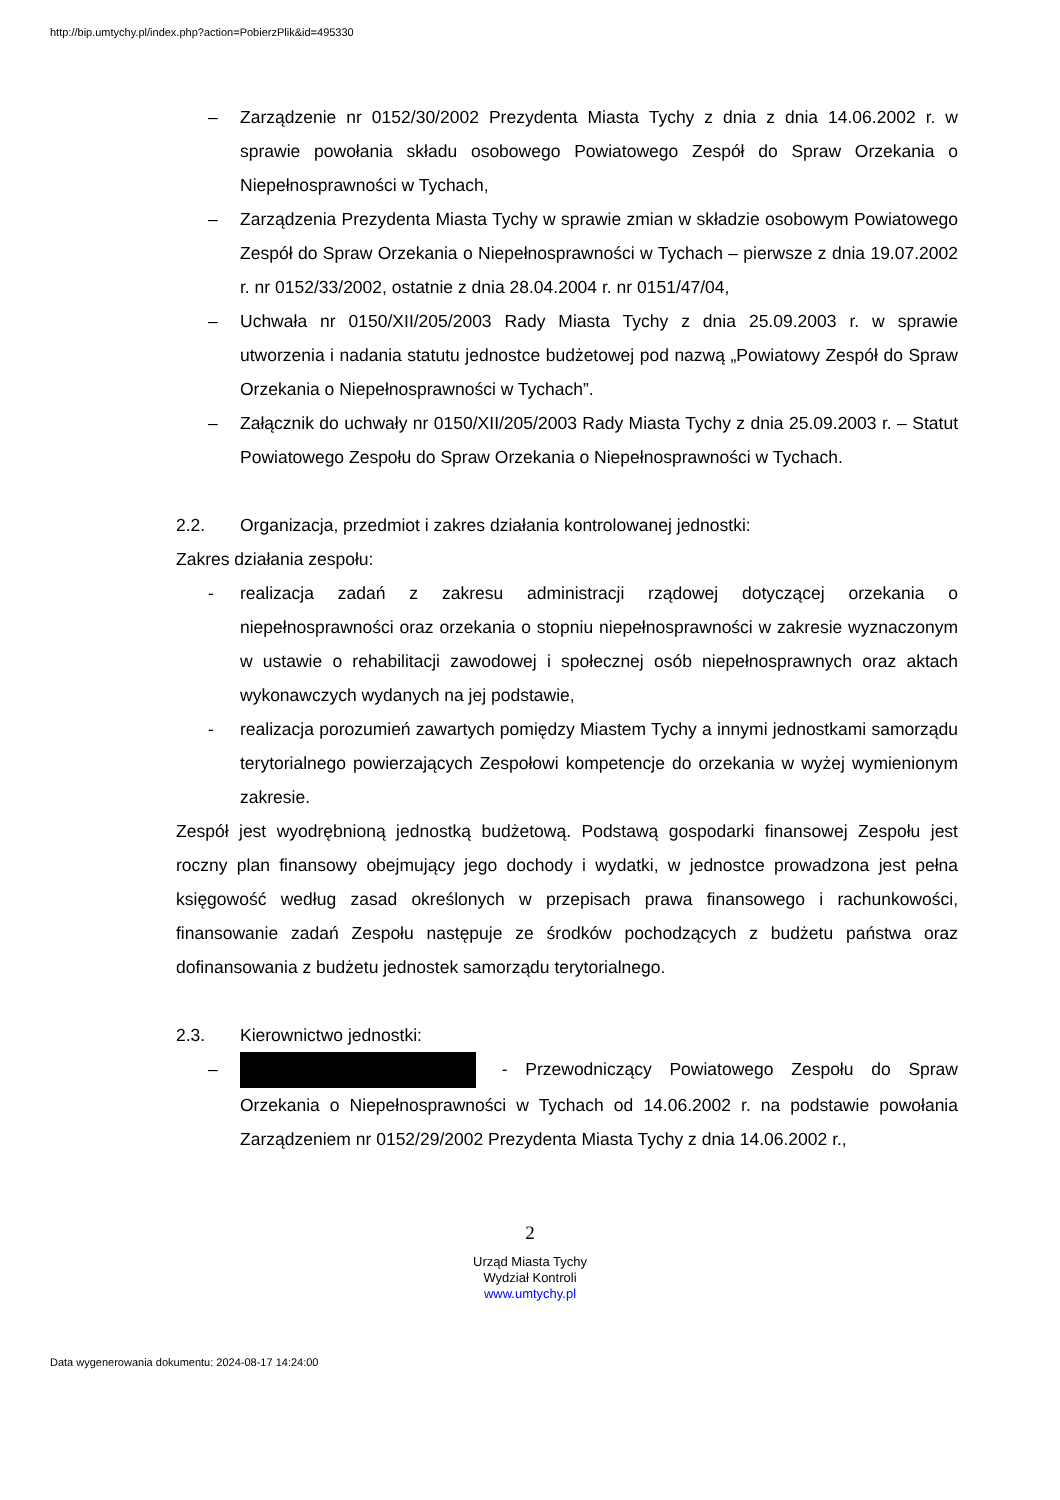http://bip.umtychy.pl/index.php?action=PobierzPlik&id=495330
– Zarządzenie nr 0152/30/2002 Prezydenta Miasta Tychy z dnia z dnia 14.06.2002 r. w sprawie powołania składu osobowego Powiatowego Zespół do Spraw Orzekania o Niepełnosprawności w Tychach,
– Zarządzenia Prezydenta Miasta Tychy w sprawie zmian w składzie osobowym Powiatowego Zespół do Spraw Orzekania o Niepełnosprawności w Tychach – pierwsze z dnia 19.07.2002 r. nr 0152/33/2002, ostatnie z dnia 28.04.2004 r. nr 0151/47/04,
– Uchwała nr 0150/XII/205/2003 Rady Miasta Tychy z dnia 25.09.2003 r. w sprawie utworzenia i nadania statutu jednostce budżetowej pod nazwą „Powiatowy Zespół do Spraw Orzekania o Niepełnosprawności w Tychach”.
– Załącznik do uchwały nr 0150/XII/205/2003 Rady Miasta Tychy z dnia 25.09.2003 r. – Statut Powiatowego Zespołu do Spraw Orzekania o Niepełnosprawności w Tychach.
2.2. Organizacja, przedmiot i zakres działania kontrolowanej jednostki:
Zakres działania zespołu:
- realizacja zadań z zakresu administracji rządowej dotyczącej orzekania o niepełnosprawności oraz orzekania o stopniu niepełnosprawności w zakresie wyznaczonym w ustawie o rehabilitacji zawodowej i społecznej osób niepełnosprawnych oraz aktach wykonawczych wydanych na jej podstawie,
- realizacja porozumień zawartych pomiędzy Miastem Tychy a innymi jednostkami samorządu terytorialnego powierzających Zespołowi kompetencje do orzekania w wyżej wymienionym zakresie.
Zespół jest wyodrębnioną jednostką budżetową. Podstawą gospodarki finansowej Zespołu jest roczny plan finansowy obejmujący jego dochody i wydatki, w jednostce prowadzona jest pełna księgowość według zasad określonych w przepisach prawa finansowego i rachunkowości, finansowanie zadań Zespołu następuje ze środków pochodzących z budżetu państwa oraz dofinansowania z budżetu jednostek samorządu terytorialnego.
2.3. Kierownictwo jednostki:
– - Przewodniczący Powiatowego Zespołu do Spraw Orzekania o Niepełnosprawności w Tychach od 14.06.2002 r. na podstawie powołania Zarządzeniem nr 0152/29/2002 Prezydenta Miasta Tychy z dnia 14.06.2002 r.,
2
Urząd Miasta Tychy
Wydział Kontroli
www.umtychy.pl
Data wygenerowania dokumentu: 2024-08-17 14:24:00